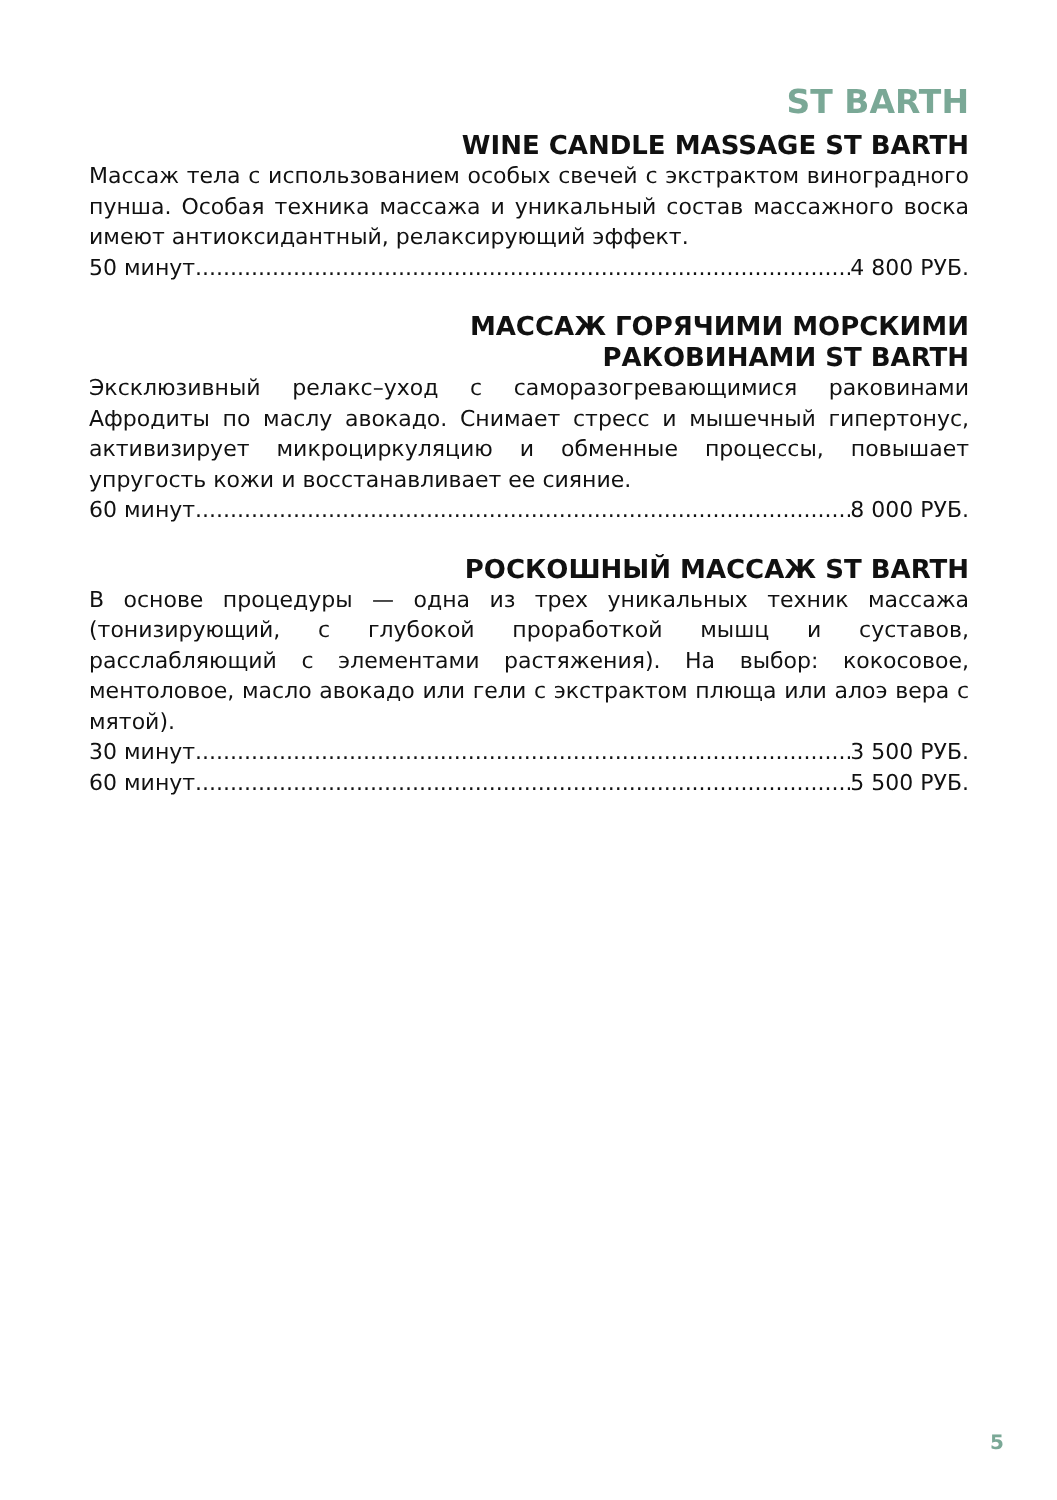ST BARTH
WINE CANDLE MASSAGE ST BARTH
Массаж тела с использованием особых свечей с экстрактом виноградного пунша. Особая техника массажа и уникальный состав массажного воска имеют антиоксидантный, релаксирующий эффект.
50 минут 4 800 РУБ.
МАССАЖ ГОРЯЧИМИ МОРСКИМИ
РАКОВИНАМИ ST BARTH
Эксклюзивный релакс–уход с саморазогревающимися раковинами Афродиты по маслу авокадо. Снимает стресс и мышечный гипертонус, активизирует микроциркуляцию и обменные процессы, повышает упругость кожи и восстанавливает ее сияние.
60 минут 8 000 РУБ.
РОСКОШНЫЙ МАССАЖ ST BARTH
В основе процедуры — одна из трех уникальных техник массажа (тонизирующий, с глубокой проработкой мышц и суставов, расслабляющий с элементами растяжения). На выбор: кокосовое, ментоловое, масло авокадо или гели с экстрактом плюща или алоэ вера с мятой).
30 минут 3 500 РУБ.
60 минут 5 500 РУБ.
5